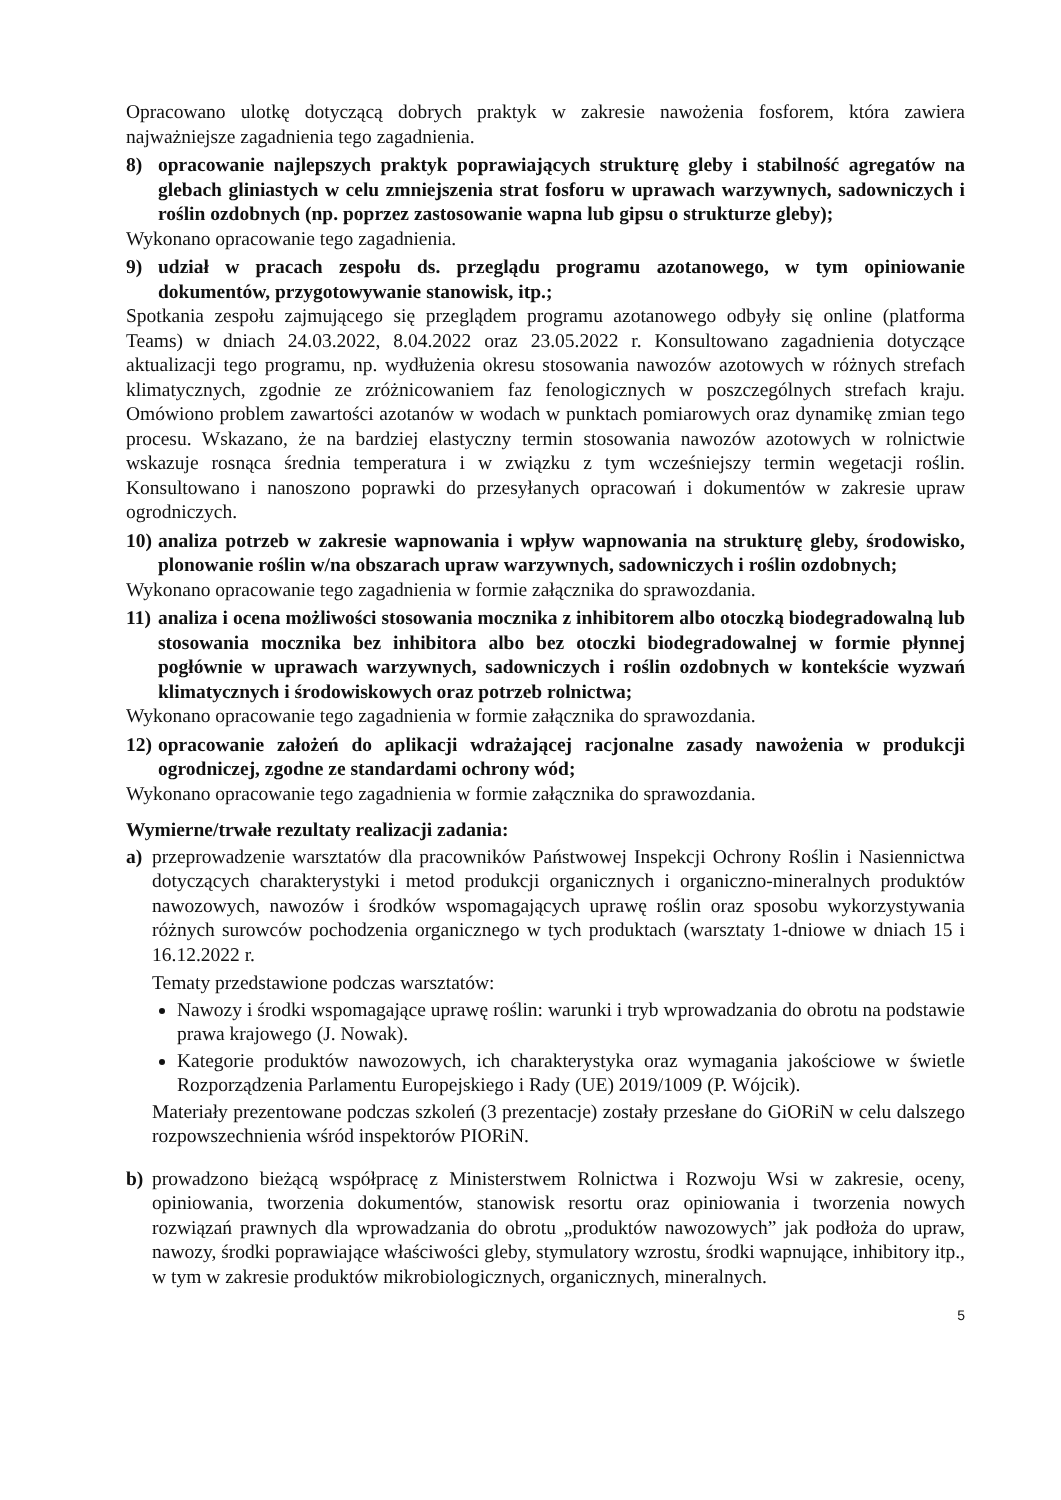Opracowano ulotkę dotyczącą dobrych praktyk w zakresie nawożenia fosforem, która zawiera najważniejsze zagadnienia tego zagadnienia.
8) opracowanie najlepszych praktyk poprawiających strukturę gleby i stabilność agregatów na glebach gliniastych w celu zmniejszenia strat fosforu w uprawach warzywnych, sadowniczych i roślin ozdobnych (np. poprzez zastosowanie wapna lub gipsu o strukturze gleby);
Wykonano opracowanie tego zagadnienia.
9) udział w pracach zespołu ds. przeglądu programu azotanowego, w tym opiniowanie dokumentów, przygotowywanie stanowisk, itp.;
Spotkania zespołu zajmującego się przeglądem programu azotanowego odbyły się online (platforma Teams) w dniach 24.03.2022, 8.04.2022 oraz 23.05.2022 r. Konsultowano zagadnienia dotyczące aktualizacji tego programu, np. wydłużenia okresu stosowania nawozów azotowych w różnych strefach klimatycznych, zgodnie ze zróżnicowaniem faz fenologicznych w poszczególnych strefach kraju. Omówiono problem zawartości azotanów w wodach w punktach pomiarowych oraz dynamikę zmian tego procesu. Wskazano, że na bardziej elastyczny termin stosowania nawozów azotowych w rolnictwie wskazuje rosnąca średnia temperatura i w związku z tym wcześniejszy termin wegetacji roślin. Konsultowano i nanoszono poprawki do przesyłanych opracowań i dokumentów w zakresie upraw ogrodniczych.
10) analiza potrzeb w zakresie wapnowania i wpływ wapnowania na strukturę gleby, środowisko, plonowanie roślin w/na obszarach upraw warzywnych, sadowniczych i roślin ozdobnych;
Wykonano opracowanie tego zagadnienia w formie załącznika do sprawozdania.
11) analiza i ocena możliwości stosowania mocznika z inhibitorem albo otoczką biodegradowalną lub stosowania mocznika bez inhibitora albo bez otoczki biodegradowalnej w formie płynnej pogłównie w uprawach warzywnych, sadowniczych i roślin ozdobnych w kontekście wyzwań klimatycznych i środowiskowych oraz potrzeb rolnictwa;
Wykonano opracowanie tego zagadnienia w formie załącznika do sprawozdania.
12) opracowanie założeń do aplikacji wdrażającej racjonalne zasady nawożenia w produkcji ogrodniczej, zgodne ze standardami ochrony wód;
Wykonano opracowanie tego zagadnienia w formie załącznika do sprawozdania.
Wymierne/trwałe rezultaty realizacji zadania:
a) przeprowadzenie warsztatów dla pracowników Państwowej Inspekcji Ochrony Roślin i Nasiennictwa dotyczących charakterystyki i metod produkcji organicznych i organiczno-mineralnych produktów nawozowych, nawozów i środków wspomagających uprawę roślin oraz sposobu wykorzystywania różnych surowców pochodzenia organicznego w tych produktach (warsztaty 1-dniowe w dniach 15 i 16.12.2022 r.
Tematy przedstawione podczas warsztatów:
Nawozy i środki wspomagające uprawę roślin: warunki i tryb wprowadzania do obrotu na podstawie prawa krajowego (J. Nowak).
Kategorie produktów nawozowych, ich charakterystyka oraz wymagania jakościowe w świetle Rozporządzenia Parlamentu Europejskiego i Rady (UE) 2019/1009 (P. Wójcik).
Materiały prezentowane podczas szkoleń (3 prezentacje) zostały przesłane do GiORiN w celu dalszego rozpowszechnienia wśród inspektorów PIORiN.
b) prowadzono bieżącą współpracę z Ministerstwem Rolnictwa i Rozwoju Wsi w zakresie, oceny, opiniowania, tworzenia dokumentów, stanowisk resortu oraz opiniowania i tworzenia nowych rozwiązań prawnych dla wprowadzania do obrotu „produktów nawozowych” jak podłoża do upraw, nawozy, środki poprawiające właściwości gleby, stymulatory wzrostu, środki wapnujące, inhibitory itp., w tym w zakresie produktów mikrobiologicznych, organicznych, mineralnych.
5